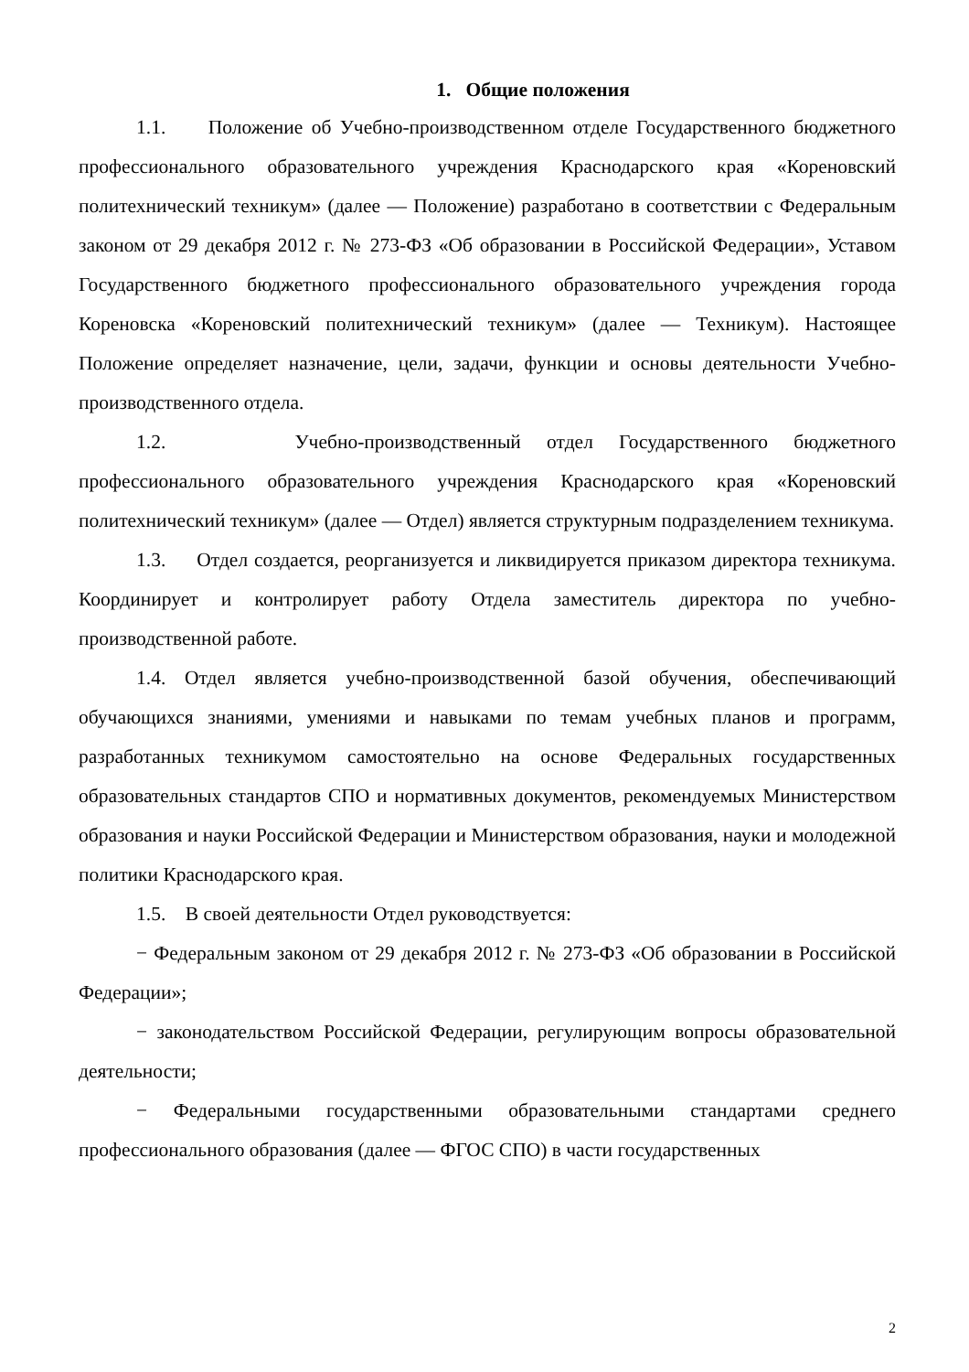1. Общие положения
1.1. Положение об Учебно-производственном отделе Государственного бюджетного профессионального образовательного учреждения Краснодарского края «Кореновский политехнический техникум» (далее — Положение) разработано в соответствии с Федеральным законом от 29 декабря 2012 г. № 273-ФЗ «Об образовании в Российской Федерации», Уставом Государственного бюджетного профессионального образовательного учреждения города Кореновска «Кореновский политехнический техникум» (далее — Техникум). Настоящее Положение определяет назначение, цели, задачи, функции и основы деятельности Учебно-производственного отдела.
1.2. Учебно-производственный отдел Государственного бюджетного профессионального образовательного учреждения Краснодарского края «Кореновский политехнический техникум» (далее — Отдел) является структурным подразделением техникума.
1.3. Отдел создается, реорганизуется и ликвидируется приказом директора техникума. Координирует и контролирует работу Отдела заместитель директора по учебно-производственной работе.
1.4. Отдел является учебно-производственной базой обучения, обеспечивающий обучающихся знаниями, умениями и навыками по темам учебных планов и программ, разработанных техникумом самостоятельно на основе Федеральных государственных образовательных стандартов СПО и нормативных документов, рекомендуемых Министерством образования и науки Российской Федерации и Министерством образования, науки и молодежной политики Краснодарского края.
1.5. В своей деятельности Отдел руководствуется:
− Федеральным законом от 29 декабря 2012 г. № 273-ФЗ «Об образовании в Российской Федерации»;
− законодательством Российской Федерации, регулирующим вопросы образовательной деятельности;
− Федеральными государственными образовательными стандартами среднего профессионального образования (далее — ФГОС СПО) в части государственных
2